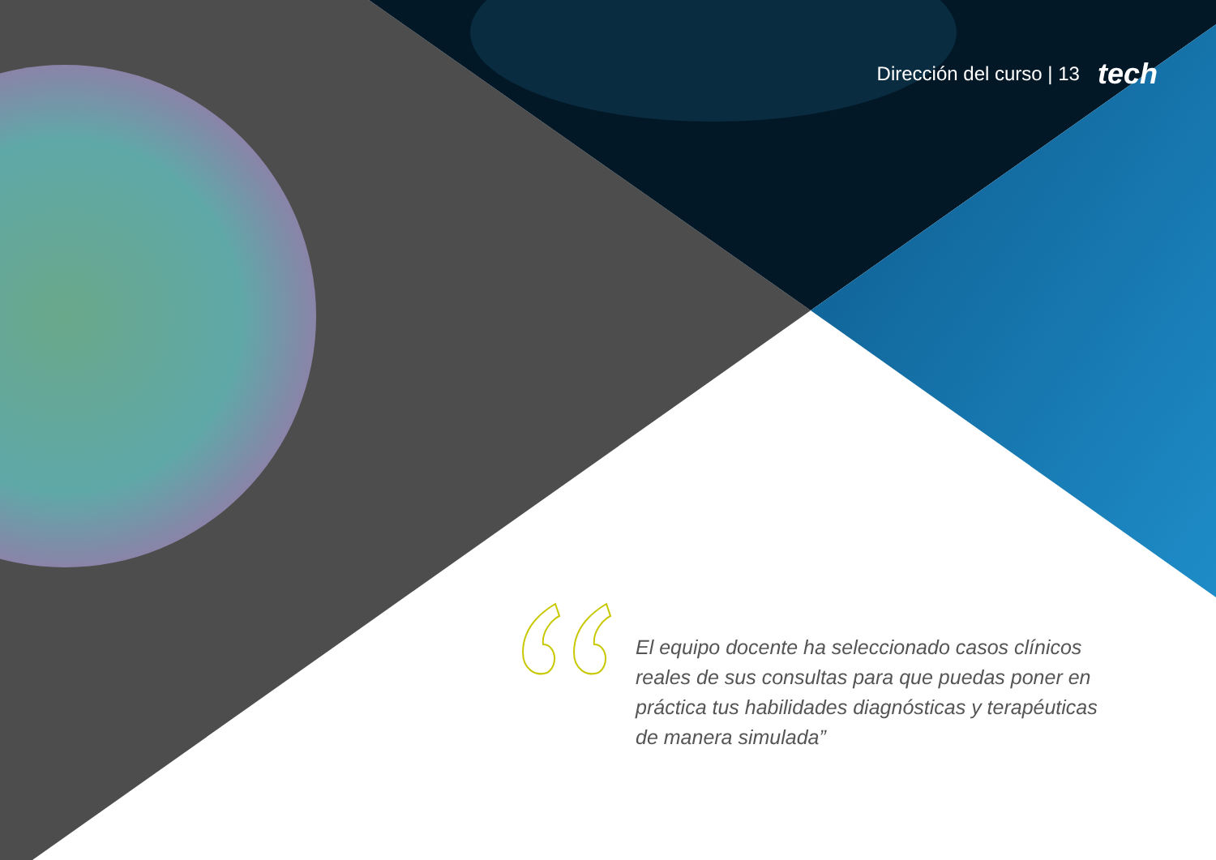Dirección del curso | 13 tech
El equipo docente ha seleccionado casos clínicos reales de sus consultas para que puedas poner en práctica tus habilidades diagnósticas y terapéuticas de manera simulada”